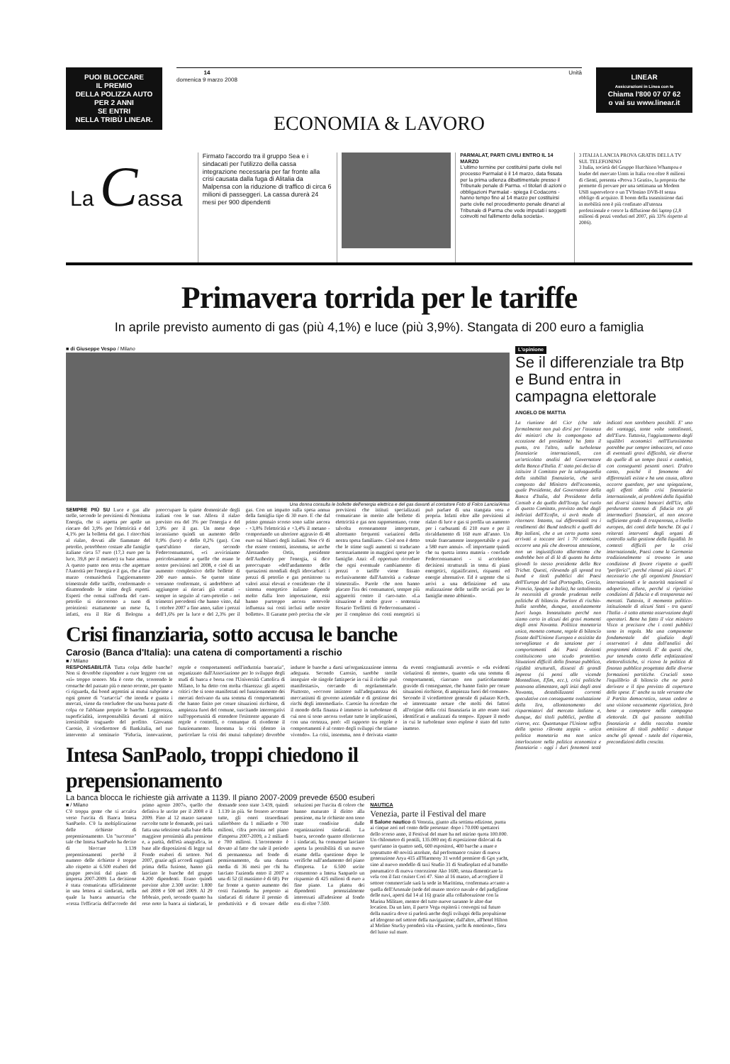PUOI BLOCCARE
IL PREMIO
DELLA POLIZZA AUTO
PER 2 ANNI
SE ENTRI
NELLA TRIBÙ LINEAR.
14
domenica 9 marzo 2008 Unità
ECONOMIA & LAVORO
LINEAR
Assicurazioni in Linea con te
Chiama l'800 07 07 62
o vai su www.linear.it
La Cassa
Firmato l'accordo tra il gruppo Sea e i sindacati per l'utilizzo della cassa integrazione necessaria per far fronte alla crisi causata dalla fuga di Alitalia da Malpensa con la riduzione di traffico di circa 6 milioni di passeggeri. La cassa durerà 24 mesi per 900 dipendenti
PARMALAT, PARTI CIVILI ENTRO IL 14 MARZO
L'ultimo termine per costituirsi parte civile nel processo Parmalat è il 14 marzo, data fissata per la prima udienza dibattimentale presso il Tribunale penale di Parma. «I titolari di azioni o obbligazioni Parmalat - spiega il Codacons - hanno tempo fino al 14 marzo per costituirsi parte civile nel procedimento penale dinanzi al Tribunale di Parma che vede imputati i soggetti coinvolti nel fallimento della società».
3 ITALIA LANCIA PROVA GRATIS DELLA TV SUL TELEFONINO
3 Italia, società del Gruppo Hutchison Whampoa e leader del mercato Umts in Italia con oltre 8 milioni di clienti, presenta «Prova 3 Gratis», la proposta che permette di provare per una settimana un Modem USB superveloce o un TVfonino DVB-H senza obbligo di acquisto. Il boom della trasmissione dati in mobilità non è più confinato all'utenza professionale e cresce la diffusione dei laptop (2,8 milioni di pezzi venduti nel 2007, più 33% rispetto al 2006).
Primavera torrida per le tariffe
In aprile previsto aumento di gas (più 4,1%) e luce (più 3,9%). Stangata di 200 euro a famiglia
■ di Giuseppe Vespo / Milano
Una donna consulta le bollette dell'energia elettrica e del gas davanti al contatore Foto di Folco Lancia/Ansa
SEMPRE PIÙ SU Luce e gas alle stelle, secondo le previsioni di Nomisma Energia, che si aspetta per aprile un rincaro del 3,9% per l'elettricità e del 4,1% per la bolletta del gas. I ritocchini al rialzo, dovuti alle fiammate del petrolio, potrebbero costare alle famiglie italiane circa 57 euro (17,3 euro per la luce, 39,8 per il metano) su base annua. A questo punto non resta che aspettare l'Autorità per l'energia e il gas, che a fine marzo comunicherà l'aggiornamento trimestrale delle tariffe, confermando o disattendendo le stime degli esperti. Esperti che ormai sull'onda del caro-petrolio si rincorrono a suon di proiezioni: esattamente un mese fa, infatti, era il Rie di Bologna a preoccupare la quiete domenicale degli italiani con le sue. Allora il rialzo previsto era del 3% per l'energia e del 3,9% per il gas. Un mese dopo incassiamo quindi un aumento dello 0,9% (luce) e dello 0,2% (gas). Con quest'ultimo rincaro, secondo Federconsumatori, «ci avviciniamo pericolosamente a quelle che erano le nostre previsioni nel 2008, e cioè di un aumento complessivo delle bollette di 200 euro annui». Se queste stime verranno confermate, si andrebbero ad aggiungere ai rincari già scattati - sempre in seguito al caro-petrolio - nei trimestri precedenti che hanno visto, dal 1 ottobre 2007 a fine anno, salire i prezzi dell'1,6% per la luce e del 2,3% per il gas. Con un impatto sulla spesa annua della famiglia tipo di 30 euro. E che dal primo gennaio scorso sono salite ancora - +3,8% l'elettricità e +3,4% il metano - comportando un ulteriore aggravio di 48 euro sui bilanci degli italiani. Non c'è di che essere contenti, insomma, se anche Alessandro Ortis, presidente dell'Authority per l'energia, si dice preoccupato «dell'andamento delle quotazioni mondiali degli idrocarburi: i prezzi di petrolio e gas persistono su valori assai elevati e considerato che il sistema energetico italiano dipende molto dalla loro importazione, essi hanno purtroppo ancora notevole influenza sui costi inclusi nelle nostre bollette». Il Garante però precisa che «le previsioni che istituti specializzati comunicano in merito alle bollette di elettricità e gas non rappresentano, come talvolta erroneamente interpretato, altrettanto frequenti variazioni della nostra spesa familiare». Cioè non è detto che le stime sugli aumenti si traducano necessariamente in maggiori spese per le famiglie. Anzi: «È opportuno ricordare che ogni eventuale cambiamento di prezzi o tariffe viene fissato esclusivamente dall'Autorità a cadenze trimestrali». Parole che non hanno placato l'ira dei consumatori, sempre più agguerriti contro il caro-tutto. «La situazione è molto grave - sentenzia Rosario Trefiletti di Federconsumatori - per il complesso dei costi energetici si può parlare di una stangata vera e propria. Infatti oltre alle previsioni al rialzo di luce e gas si profila un aumento per i carburanti di 210 euro e per il riscaldamento di 160 euro all'anno. Un totale francamente insopportabile e pari a 580 euro annui». «È importante quindi che su questa intera materia - conclude Federconsumatori - si accelerino decisioni strutturali in tema di piani energetici, rigasificatori, risparmi ed energie alternative. Ed è urgente che si arrivi a una definizione ed una realizzazione delle tariffe sociali per le famiglie meno abbienti».
Crisi finanziaria, sotto accusa le banche
Carosio (Banca d'Italia): una catena di comportamenti a rischio
■ / Milano
RESPONSABILITÀ Tutta colpa delle banche? Non si dovrebbe rispondere a cuor leggero con un «sì» troppo sonoro. Ma è certo che, scorrendo le cronache del passato più o meno recente, per quanto ci riguarda, dai bond argentini ai mutui subprime a ogni genere di "cartaccia" che inonda e guasta i mercati, viene da concludere che una buona parte di colpa ce l'abbiano proprio le banche. Leggerezza, superficialità, irresponsabilità davanti al mitico irresistibile traguardo del profitto. Giovanni Carosio, il vicedirettore di Bankitalia, nel suo intervento al seminario "Fiducia, innovazione, regole e comportamenti nell'industria bancaria", organizzato dall'Associazione per lo sviluppo degli studi di banca e borsa con l'Università Cattolica di Milano, lo ha detto con molta chiarezza: gli aspetti critici che si sono manifestati nel funzionamento dei mercati derivano da una somma di comportamenti che hanno finito per creare situazioni rischiose, di ampiezza fuori del comune, suscitando interrogativi sull'opportunità di estendere l'esistente apparato di regole e controlli, o comunque di rivederne il funzionamento. Insomma la crisi (dentro in particolare la crisi dei mutui subprime) dovrebbe indurre le banche a darsi un'organizzazione interna adeguata. Secondo Carosio, sarebbe sterile inseguire «le singole fattispecie in cui il rischio può manifestarsi», cercando di regolamentarle. Piuttosto, «occorre insistere sull'adeguatezza dei meccanismi di governo aziendale e di gestione dei rischi degli intermediari». Carosio ha ricordato che il mondo della finanza è immerso in turbolenze di cui non si sono ancora svelate tutte le implicazioni, con una certezza, però: «Il rapporto tra regole e comportamenti è al centro degli sviluppi che stiamo vivendo». La crisi, insomma, non è derivata «tanto da eventi congiunturali avversi» o «da evidenti violazioni di norme», quanto «da una somma di comportamenti, ciascuno non particolarmente gravido di conseguenze, che hanno finito per creare situazioni rischiose, di ampiezza fuori del comune». Secondo il vicedirettore generale di palazzo Koch, «è interessante notare che molti dei fattori all'origine della crisi finanziaria in atto erano stati identificati e analizzati da tempo». Eppure il modo in cui le turbolenze sono esplose è stato del tutto inatteso.
Intesa SanPaolo, troppi chiedono il prepensionamento
La banca blocca le richieste già arrivate a 1139. Il piano 2007-2009 prevede 6500 esuberi
■ / Milano
C'è troppa gente che si accalca verso l'uscita di Banca Intesa SanPaolo. C'è la moltiplicazione delle richieste di prepensionamento. Un "successo" tale che Intesa SanPaolo ha deciso di bloccare 1.139 prepensionamenti perchè il numero delle richieste è troppo alto rispetto ai 6.500 esuberi del gruppo previsti dal piano di impresa 2007-2009. La decisione è stata comunicata ufficialmente in una lettera ai sindacati, nella quale la banca annuncia che «cessa l'efficacia dell'accordo del primo agosto 2007», quello che definiva le uscite per il 2008 e il 2009. Fino al 12 marzo saranno raccolte tutte le domande, poi sarà fatta una selezione sulla base della maggiore prossimità alla pensione e, a parità, dell'età anagrafica, in base alle disposizioni di legge sul Fondo esuberi di settore. Nel 2007, grazie agli accordi raggiunti prima della fusione, hanno già lasciato le banche del gruppo 4.200 dipendenti. Erano quindi previste altre 2.300 uscite: 1.800 nel 2008 e 500 nel 2009. Al 29 febbraio, però, secondo quanto ha reso noto la banca ai sindacati, le domande sono state 3.439, quindi 1.139 in più. Se fossero accettate tutte, gli oneri straordinari salirebbero da 1 miliardo e 700 milioni, cifra prevista nel piano d'impresa 2007-2009, a 2 miliardi e 700 milioni. L'incremento è dovuto al fatto che sale il periodo di permanenza nel fondo di pensionamento, da una durata media di 36 mesi per chi ha lasciato l'azienda entro il 2007 a una di 52 (il massimo è di 60). Per far fronte a questo aumento dei costi l'azienda ha proposto ai sindacati di ridurre il premio di produttività e di trovare delle soluzioni per l'uscita di coloro che hanno maturato il diritto alla pensione, ma le richieste non sono state condivise dalle organizzazioni sindacali. La banca, secondo quanto riferiscono i sindacati, ha comunque lasciato aperta la possibilità di un nuovo esame della questione dopo le verifiche sull'andamento del piano d'impresa. Le 6.500 uscite consentono a Intesa Sanpaolo un risparmio di 425 milioni di euro a fine piano. La platea dei dipendenti potenzialmente interessati all'adesione al fondo era di oltre 7.500.
NAUTICA
Venezia, parte il Festival del mare
Il Salone nautico di Venezia, giunto alla settima edizione, punta ai cinque zeri nel conto delle presenze: dopo i 70.000 spettatori dello scorso anno, il Festival del mare ha nel mirino quota 100.000. Un chilometro di pontili, 135.000 mq di esposizione dislocati da quest'anno in quattro sedi, 600 espositori, 400 barche a mare e soprattutto 40 novità assolute, dal performance cruiser di nuova generazione Arya 415 all'Harmony 31 world premiere di Gps yacht, sino al nuovo modello di taxi Studio 31 di Studioplast ed al battello pneumatico di nuova concezione Ako 1600, senza dimenticare la vela con il fast cruiser Cori 47. Sino al 16 marzo, ad accogliere il settore commerciale sarà la sede in Marittima, confermata accanto a quella dell'Arsenale (sede del museo storico navale e del padiglione delle navi, aperti dal 14 al 16) grazie alla collaborazione con la Marina Militare, mentre del tutto nuove saranno le altre due location. Da un lato, il parco Vega ospiterà i convegni sul futuro della nautica dove si parlerà anche degli sviluppi della propulsione ad idrogeno nel settore della navigazione; dall'altro, all'hotel Hilton al Molino Stucky prenderà vita «Passion, yacht & emotions», fiera del lusso sul mare.
L'opinione
Se il differenziale tra Btp e Bund entra in campagna elettorale
ANGELO DE MATTIA
La riunione del Cicr (che tale formalmente non può dirsi per l'assenza dei ministri che lo compongono ad eccezione del presidente) ha fatto il punto, tra l'altro, sulle turbolenze finanziarie internazionali, con un'articolata analisi del Governatore della Banca d'Italia. E' stato poi deciso di istituire il Comitato per la salvaguardia della stabilità finanziaria, che sarà composto dal Ministro dell'economia, quale Presidente, dal Governatore della Banca d'Italia, dal Presidente della Consob e da quello dell'Isvap. Sul ruolo di questo Comitato, previsto anche dagli indirizzi dell'Ecofin, si avrà modo di ritornare. Intanto, sui differenziali tra i rendimenti dei Bund tedeschi e quelli dei Btp italiani, che a un certo punto sono arrivati a toccare ieri i 70 centesimi, occorre una più che doverosa attenzione, non un ingiustificato allarmismo che andrebbe ben al di là di quanto ha detto giovedì lo stesso presidente della Bce Trichet. Questi, rilevando gli spread tra bund e titoli pubblici dei Paesi dell'Europa del Sud (Portogallo, Grecia, Francia, Spagna e Italia), ha sottolineato la necessità di grande prudenza nelle politiche di bilancio. Parlare di rischio-Italia sarebbe, dunque, assolutamente fuori luogo. Innanzitutto perché non siamo certo in alcuni dei gravi momenti degli anni Novanta. Politica monetaria unica, moneta comune, regole di bilancio fissate dall'Unione Europea e assistite da sorveglianza e da sanzione per i comportamenti dei Paesi devianti costituiscono uno scudo protettivo. Situazioni difficili della finanza pubblica, rigidità strutturali, dissesti di grandi imprese (si pensi alle vicende Montedison, Efim, ecc.), crisi politiche potevano alimentare, agli inizi degli anni Novanta, destabilizzanti correnti speculative con conseguente svalutazione della lira, allontanamento dei risparmiatori dal mercato italiano e, dunque, dai titoli pubblici, perdita di riserve, ecc. Quantunque l'Unione soffra della spesso rilevata zoppia - unica politica monetaria ma non unico interlocutore nella politica economica e finanziaria - oggi i duri fenomeni testè indicati non sarebbero possibili. E' uno dei vantaggi, tante volte sottolineati, dell'Euro. Tuttavia, l'aggiustamento degli squilibri economici nell'Eurosistema potrebbe pur sempre imboccare, nel caso di eventuali gravi difficoltà, vie diverse da quelle di un tempo (tassi e cambio), con conseguenti pesanti oneri. D'altro canto, poiché il fenomeno dei differenziali esiste e ha una causa, allora occorre guardare, per una spiegazione, agli effetti della crisi finanziaria internazionale, ai problemi della liquidità nei diversi sistemi bancari dell'Ue, alla perdurante carenza di fiducia tra gli intermediari finanziari, al non ancora sufficiente grado di trasparenza, a livello europeo, dei conti delle banche. Di qui i reiterati interventi degli organi di controllo sulla gestione della liquidità. In contesti difficili per la crisi internazionale, Paesi come la Germania tradizionalmente si trovano in una condizione di favore rispetto a quelli "periferici", perché ritenuti più sicuri. E' necessario che gli organismi finanziari internazionali e le autorità nazionali si adoperino, allora, perché si ripristino condizioni di fiducia e di trasparenza nei mercati. Tuttavia, il momento politico-istituzionale di alcuni Stati - tra questi l'Italia - è sotto attenta osservazione degli operatori. Bene ha fatto il vice ministro Visco a precisare che i conti pubblici sono in regola. Ma una componente fondamentale del giudizio degli osservatori è data dall'analisi dei programmi elettorali. E' da questi che, pur tenendo conto delle enfatizzazioni elettoralistiche, si ricava la politica di finanza pubblica progettata dalle diverse formazioni partitiche. Cruciali sono l'equilibrio di bilancio che ne potrà derivare e il tipo previsto di copertura delle spese. E' anche su tale versante che il Partito democratico, senza cedere a una visione vacuamente rigoristica, farà bene a competere nella campagna elettorale. Di qui passano stabilità finanziaria e della raccolta tramite emissione di titoli pubblici - dunque anche gli spread - tutela del risparmio, precondizioni della crescita.